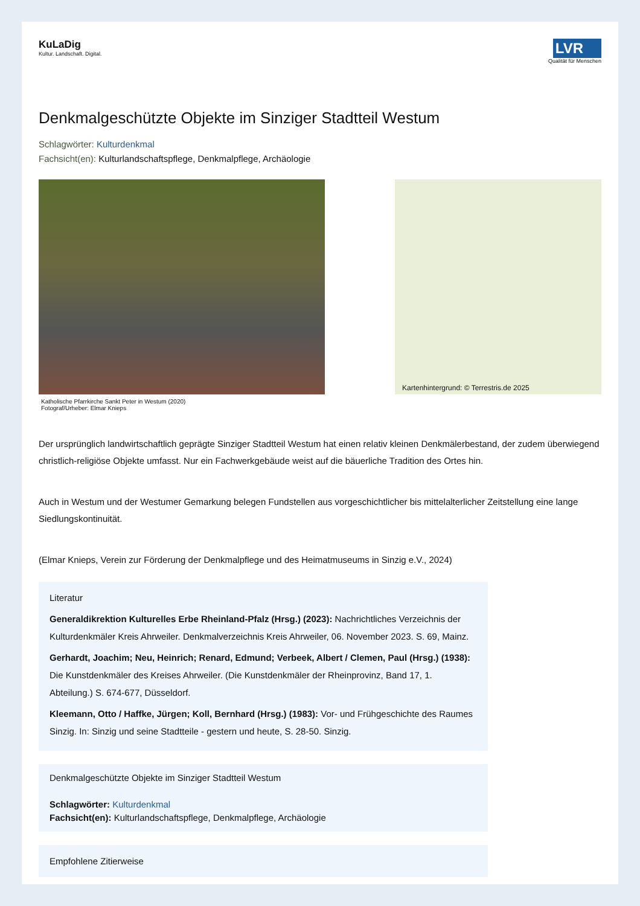KuLaDig
Kultur. Landschaft. Digital.
LVR
Qualität für Menschen
Denkmalgeschützte Objekte im Sinziger Stadtteil Westum
Schlagwörter: Kulturdenkmal
Fachsicht(en): Kulturlandschaftspflege, Denkmalpflege, Archäologie
Katholische Pfarrkirche Sankt Peter in Westum (2020)
Fotograf/Urheber: Elmar Knieps
Kartenhintergrund: © Terrestris.de 2025
Der ursprünglich landwirtschaftlich geprägte Sinziger Stadtteil Westum hat einen relativ kleinen Denkmälerbestand, der zudem überwiegend christlich-religiöse Objekte umfasst. Nur ein Fachwerkgebäude weist auf die bäuerliche Tradition des Ortes hin.
Auch in Westum und der Westumer Gemarkung belegen Fundstellen aus vorgeschichtlicher bis mittelalterlicher Zeitstellung eine lange Siedlungskontinuität.
(Elmar Knieps, Verein zur Förderung der Denkmalpflege und des Heimatmuseums in Sinzig e.V., 2024)
Literatur
Generaldikrektion Kulturelles Erbe Rheinland-Pfalz (Hrsg.) (2023): Nachrichtliches Verzeichnis der Kulturdenkmäler Kreis Ahrweiler. Denkmalverzeichnis Kreis Ahrweiler, 06. November 2023. S. 69, Mainz.
Gerhardt, Joachim; Neu, Heinrich; Renard, Edmund; Verbeek, Albert / Clemen, Paul (Hrsg.) (1938): Die Kunstdenkmäler des Kreises Ahrweiler. (Die Kunstdenkmäler der Rheinprovinz, Band 17, 1. Abteilung.) S. 674-677, Düsseldorf.
Kleemann, Otto / Haffke, Jürgen; Koll, Bernhard (Hrsg.) (1983): Vor- und Frühgeschichte des Raumes Sinzig. In: Sinzig und seine Stadtteile - gestern und heute, S. 28-50. Sinzig.
Denkmalgeschützte Objekte im Sinziger Stadtteil Westum
Schlagwörter: Kulturdenkmal
Fachsicht(en): Kulturlandschaftspflege, Denkmalpflege, Archäologie
Empfohlene Zitierweise